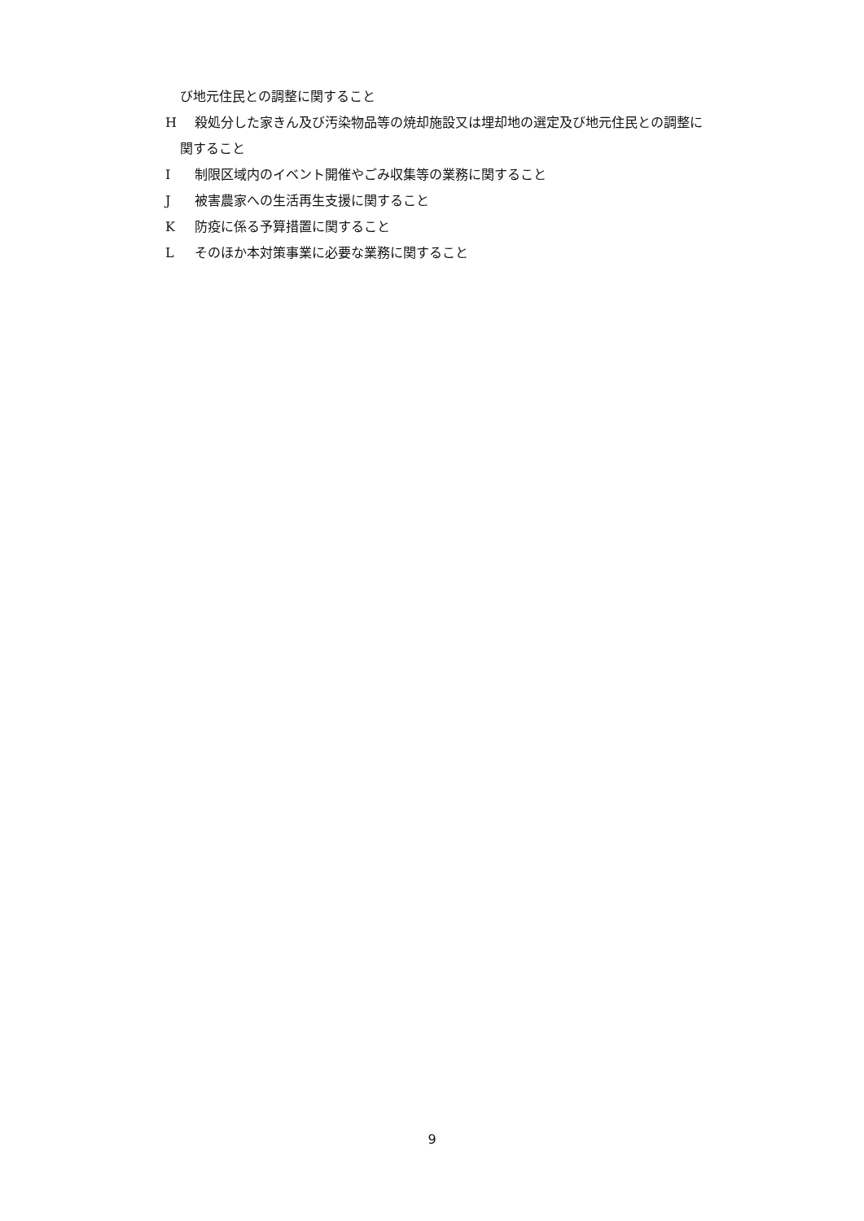び地元住民との調整に関すること
H殺処分した家きん及び汚染物品等の焼却施設又は埋却地の選定及び地元住民との調整に
関すること
I制限区域内のイベント開催やごみ収集等の業務に関すること
J被害農家への生活再生支援に関すること
K防疫に係る予算措置に関すること
Lそのほか本対策事業に必要な業務に関すること
9